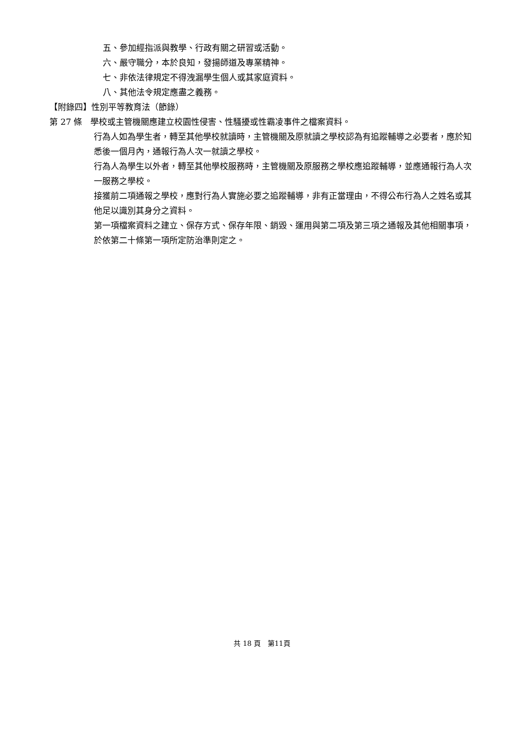五、參加經指派與教學、行政有關之研習或活動。
六、嚴守職分，本於良知，發揚師道及專業精神。
七、非依法律規定不得洩漏學生個人或其家庭資料。
八、其他法令規定應盡之義務。
【附錄四】性別平等教育法（節錄）
第 27 條　學校或主管機關應建立校園性侵害、性騷擾或性霸凌事件之檔案資料。
行為人如為學生者，轉至其他學校就讀時，主管機關及原就讀之學校認為有追蹤輔導之必要者，應於知悉後一個月內，通報行為人次一就讀之學校。
行為人為學生以外者，轉至其他學校服務時，主管機關及原服務之學校應追蹤輔導，並應通報行為人次一服務之學校。
接獲前二項通報之學校，應對行為人實施必要之追蹤輔導，非有正當理由，不得公布行為人之姓名或其他足以識別其身分之資料。
第一項檔案資料之建立、保存方式、保存年限、銷毀、運用與第二項及第三項之通報及其他相關事項，於依第二十條第一項所定防治準則定之。
共 18 頁　第11頁